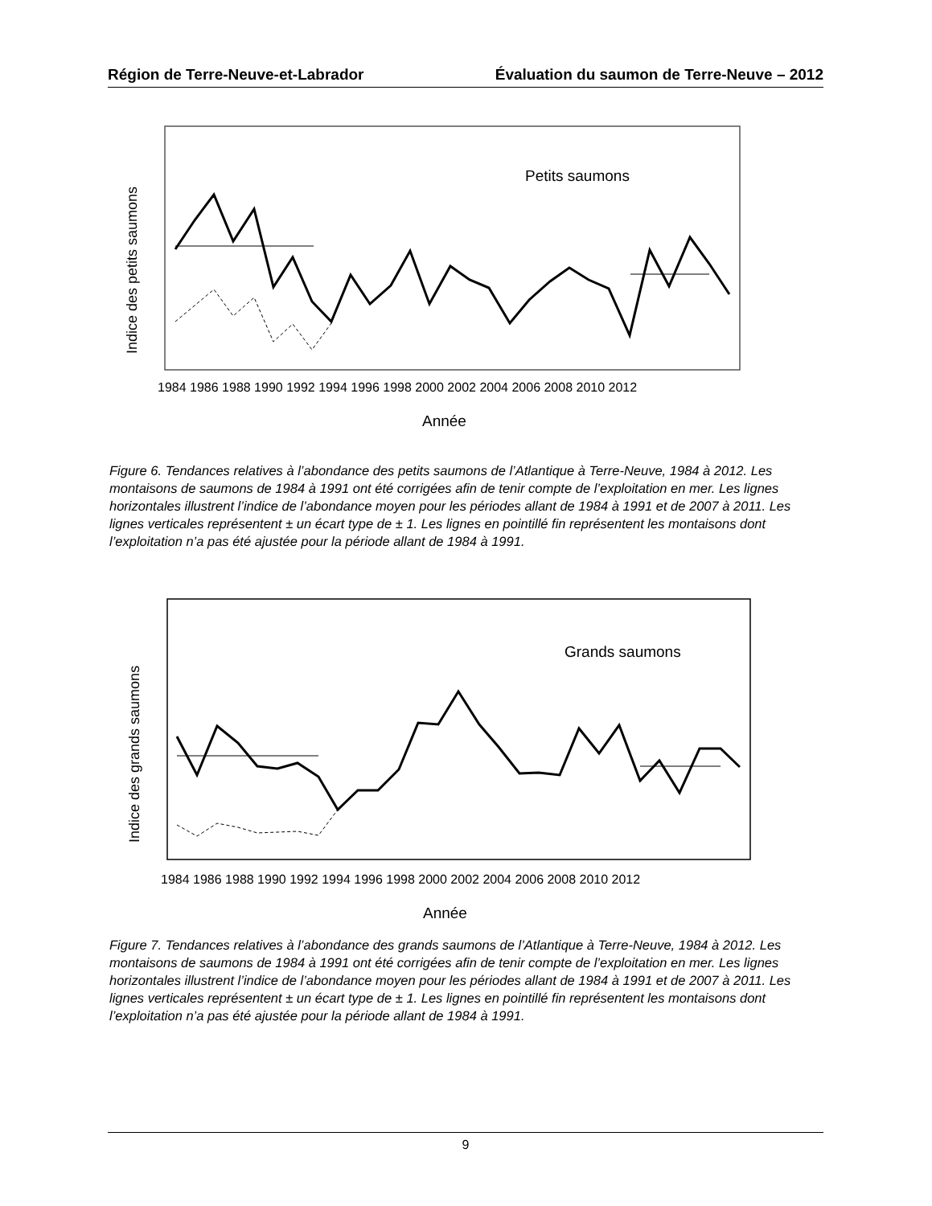Région de Terre-Neuve-et-Labrador Évaluation du saumon de Terre-Neuve – 2012
Indice des petits saumons
Petits saumons
1984 1986 1988 1990 1992 1994 1996 1998 2000 2002 2004 2006 2008 2010 2012
Année
Figure 6. Tendances relatives à l’abondance des petits saumons de l’Atlantique à Terre-Neuve, 1984 à 2012. Les montaisons de saumons de 1984 à 1991 ont été corrigées afin de tenir compte de l’exploitation en mer. Les lignes horizontales illustrent l’indice de l’abondance moyen pour les périodes allant de 1984 à 1991 et de 2007 à 2011. Les lignes verticales représentent ± un écart type de ± 1. Les lignes en pointillé fin représentent les montaisons dont l’exploitation n’a pas été ajustée pour la période allant de 1984 à 1991.
Indice des grands saumons
Grands saumons
1984 1986 1988 1990 1992 1994 1996 1998 2000 2002 2004 2006 2008 2010 2012
Année
Figure 7. Tendances relatives à l’abondance des grands saumons de l’Atlantique à Terre-Neuve, 1984 à 2012. Les montaisons de saumons de 1984 à 1991 ont été corrigées afin de tenir compte de l’exploitation en mer. Les lignes horizontales illustrent l’indice de l’abondance moyen pour les périodes allant de 1984 à 1991 et de 2007 à 2011. Les lignes verticales représentent ± un écart type de ± 1. Les lignes en pointillé fin représentent les montaisons dont l’exploitation n’a pas été ajustée pour la période allant de 1984 à 1991.
9